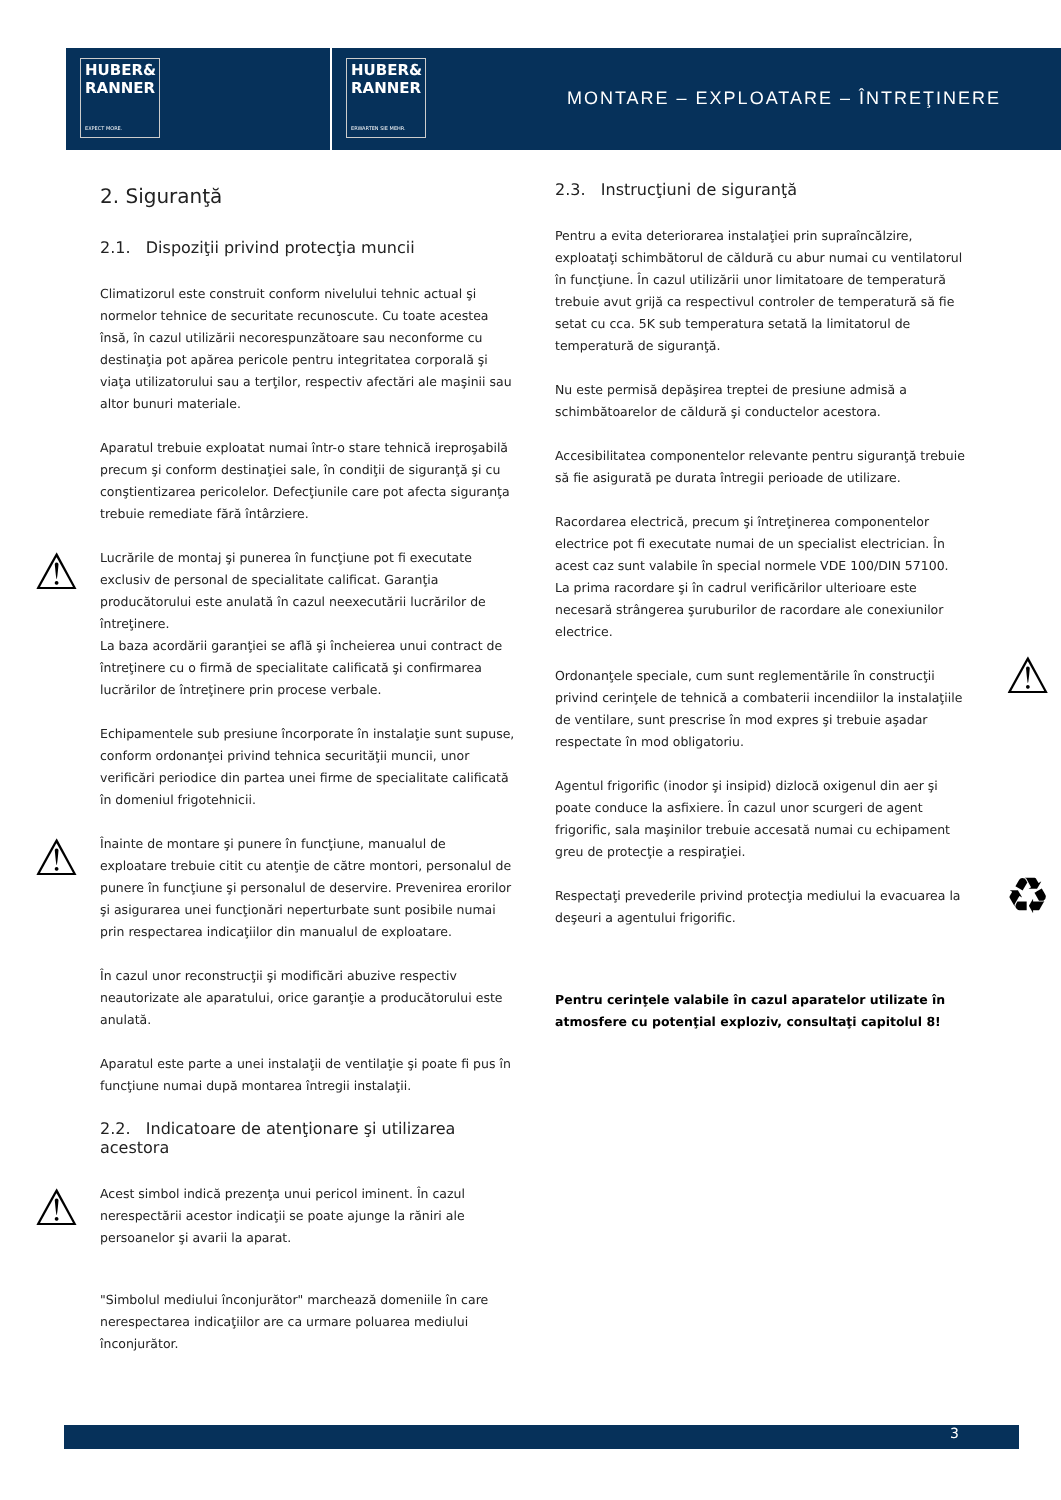HUBER&
RANNER
EXPECT MORE.
HUBER&
RANNER
ERWARTEN SIE MEHR.
MONTARE – EXPLOATARE – ÎNTREŢINERE
2. Siguranţă
2.1. Dispoziţii privind protecţia muncii
Climatizorul este construit conform nivelului tehnic actual şi normelor tehnice de securitate recunoscute. Cu toate acestea însă, în cazul utilizării necorespunzătoare sau neconforme cu destinaţia pot apărea pericole pentru integritatea corporală şi viaţa utilizatorului sau a terţilor, respectiv afectări ale maşinii sau altor bunuri materiale.
Aparatul trebuie exploatat numai într-o stare tehnică ireproşabilă precum şi conform destinaţiei sale, în condiţii de siguranţă şi cu conştientizarea pericolelor. Defecţiunile care pot afecta siguranţa trebuie remediate fără întârziere.
⚠ Lucrările de montaj şi punerea în funcţiune pot fi executate exclusiv de personal de specialitate calificat. Garanţia producătorului este anulată în cazul neexecutării lucrărilor de întreţinere.
La baza acordării garanţiei se află şi încheierea unui contract de întreţinere cu o firmă de specialitate calificată şi confirmarea lucrărilor de întreţinere prin procese verbale.
Echipamentele sub presiune încorporate în instalaţie sunt supuse, conform ordonanţei privind tehnica securităţii muncii, unor verificări periodice din partea unei firme de specialitate calificată în domeniul frigotehnicii.
⚠ Înainte de montare şi punere în funcţiune, manualul de exploatare trebuie citit cu atenţie de către montori, personalul de punere în funcţiune şi personalul de deservire. Prevenirea erorilor şi asigurarea unei funcţionări neperturbate sunt posibile numai prin respectarea indicaţiilor din manualul de exploatare.
În cazul unor reconstrucţii şi modificări abuzive respectiv neautorizate ale aparatului, orice garanţie a producătorului este anulată.
Aparatul este parte a unei instalaţii de ventilaţie şi poate fi pus în funcţiune numai după montarea întregii instalaţii.
2.2. Indicatoare de atenţionare şi utilizarea acestora
⚠ Acest simbol indică prezenţa unui pericol iminent. În cazul nerespectării acestor indicaţii se poate ajunge la răniri ale persoanelor şi avarii la aparat.
"Simbolul mediului înconjurător" marchează domeniile în care nerespectarea indicaţiilor are ca urmare poluarea mediului înconjurător.
2.3. Instrucţiuni de siguranţă
Pentru a evita deteriorarea instalaţiei prin supraîncălzire, exploataţi schimbătorul de căldură cu abur numai cu ventilatorul în funcţiune. În cazul utilizării unor limitatoare de temperatură trebuie avut grijă ca respectivul controler de temperatură să fie setat cu cca. 5K sub temperatura setată la limitatorul de temperatură de siguranţă.
Nu este permisă depăşirea treptei de presiune admisă a schimbătoarelor de căldură şi conductelor acestora.
Accesibilitatea componentelor relevante pentru siguranţă trebuie să fie asigurată pe durata întregii perioade de utilizare.
Racordarea electrică, precum şi întreţinerea componentelor electrice pot fi executate numai de un specialist electrician. În acest caz sunt valabile în special normele VDE 100/DIN 57100.
La prima racordare şi în cadrul verificărilor ulterioare este necesară strângerea şuruburilor de racordare ale conexiunilor electrice.
⚠ Ordonanţele speciale, cum sunt reglementările în construcţii privind cerinţele de tehnică a combaterii incendiilor la instalaţiile de ventilare, sunt prescrise în mod expres şi trebuie aşadar respectate în mod obligatoriu.
Agentul frigorific (inodor şi insipid) dizlocă oxigenul din aer şi poate conduce la asfixiere. În cazul unor scurgeri de agent frigorific, sala maşinilor trebuie accesată numai cu echipament greu de protecţie a respiraţiei.
♻ Respectaţi prevederile privind protecţia mediului la evacuarea la deşeuri a agentului frigorific.
Pentru cerinţele valabile în cazul aparatelor utilizate în atmosfere cu potenţial exploziv, consultaţi capitolul 8!
3